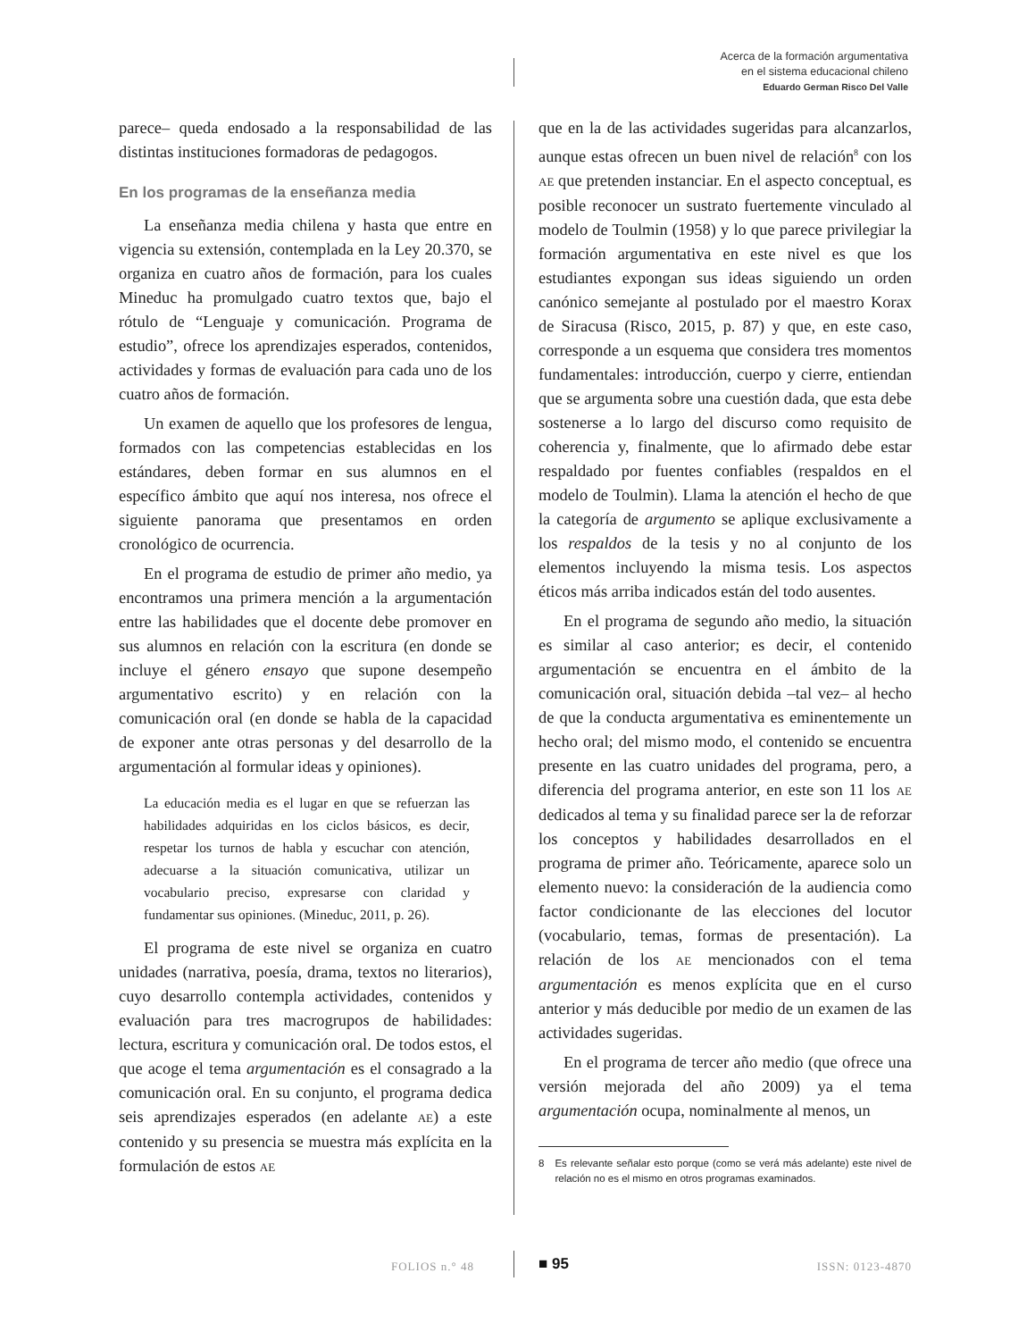Acerca de la formación argumentativa
en el sistema educacional chileno
Eduardo German Risco Del Valle
parece– queda endosado a la responsabilidad de las distintas instituciones formadoras de pedagogos.
En los programas de la enseñanza media
La enseñanza media chilena y hasta que entre en vigencia su extensión, contemplada en la Ley 20.370, se organiza en cuatro años de formación, para los cuales Mineduc ha promulgado cuatro textos que, bajo el rótulo de “Lenguaje y comunicación. Programa de estudio”, ofrece los aprendizajes esperados, contenidos, actividades y formas de evaluación para cada uno de los cuatro años de formación.
Un examen de aquello que los profesores de lengua, formados con las competencias establecidas en los estándares, deben formar en sus alumnos en el específico ámbito que aquí nos interesa, nos ofrece el siguiente panorama que presentamos en orden cronológico de ocurrencia.
En el programa de estudio de primer año medio, ya encontramos una primera mención a la argumentación entre las habilidades que el docente debe promover en sus alumnos en relación con la escritura (en donde se incluye el género ensayo que supone desempeño argumentativo escrito) y en relación con la comunicación oral (en donde se habla de la capacidad de exponer ante otras personas y del desarrollo de la argumentación al formular ideas y opiniones).
La educación media es el lugar en que se refuerzan las habilidades adquiridas en los ciclos básicos, es decir, respetar los turnos de habla y escuchar con atención, adecuarse a la situación comunicativa, utilizar un vocabulario preciso, expresarse con claridad y fundamentar sus opiniones. (Mineduc, 2011, p. 26).
El programa de este nivel se organiza en cuatro unidades (narrativa, poesía, drama, textos no literarios), cuyo desarrollo contempla actividades, contenidos y evaluación para tres macrogrupos de habilidades: lectura, escritura y comunicación oral. De todos estos, el que acoge el tema argumentación es el consagrado a la comunicación oral. En su conjunto, el programa dedica seis aprendizajes esperados (en adelante AE) a este contenido y su presencia se muestra más explícita en la formulación de estos AE
que en la de las actividades sugeridas para alcanzarlos, aunque estas ofrecen un buen nivel de relación<sup>8</sup> con los AE que pretenden instanciar. En el aspecto conceptual, es posible reconocer un sustrato fuertemente vinculado al modelo de Toulmin (1958) y lo que parece privilegiar la formación argumentativa en este nivel es que los estudiantes expongan sus ideas siguiendo un orden canónico semejante al postulado por el maestro Korax de Siracusa (Risco, 2015, p. 87) y que, en este caso, corresponde a un esquema que considera tres momentos fundamentales: introducción, cuerpo y cierre, entiendan que se argumenta sobre una cuestión dada, que esta debe sostenerse a lo largo del discurso como requisito de coherencia y, finalmente, que lo afirmado debe estar respaldado por fuentes confiables (respaldos en el modelo de Toulmin). Llama la atención el hecho de que la categoría de argumento se aplique exclusivamente a los respaldos de la tesis y no al conjunto de los elementos incluyendo la misma tesis. Los aspectos éticos más arriba indicados están del todo ausentes.
En el programa de segundo año medio, la situación es similar al caso anterior; es decir, el contenido argumentación se encuentra en el ámbito de la comunicación oral, situación debida –tal vez– al hecho de que la conducta argumentativa es eminentemente un hecho oral; del mismo modo, el contenido se encuentra presente en las cuatro unidades del programa, pero, a diferencia del programa anterior, en este son 11 los AE dedicados al tema y su finalidad parece ser la de reforzar los conceptos y habilidades desarrollados en el programa de primer año. Teóricamente, aparece solo un elemento nuevo: la consideración de la audiencia como factor condicionante de las elecciones del locutor (vocabulario, temas, formas de presentación). La relación de los AE mencionados con el tema argumentación es menos explícita que en el curso anterior y más deducible por medio de un examen de las actividades sugeridas.
En el programa de tercer año medio (que ofrece una versión mejorada del año 2009) ya el tema argumentación ocupa, nominalmente al menos, un
8 Es relevante señalar esto porque (como se verá más adelante) este nivel de relación no es el mismo en otros programas examinados.
FOLIOS n.° 48 ISSN: 0123-4870 ■ 95